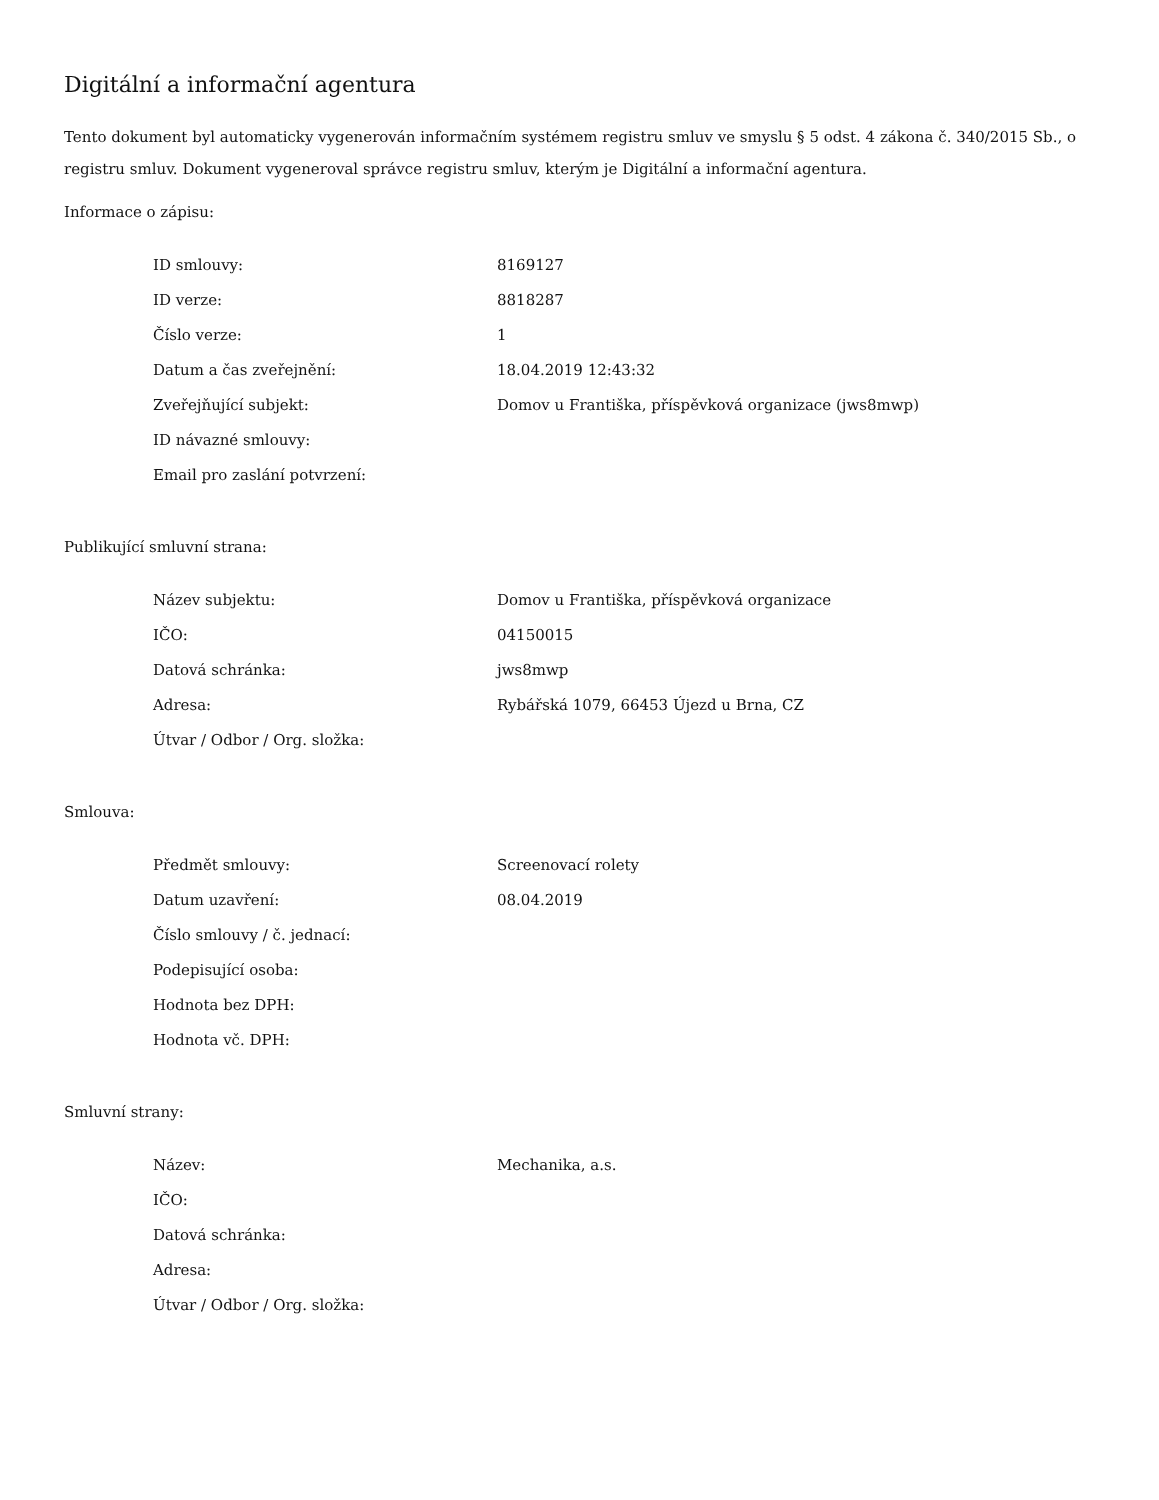Digitální a informační agentura
Tento dokument byl automaticky vygenerován informačním systémem registru smluv ve smyslu § 5 odst. 4 zákona č. 340/2015 Sb., o registru smluv. Dokument vygeneroval správce registru smluv, kterým je Digitální a informační agentura.
Informace o zápisu:
| ID smlouvy: | 8169127 |
| ID verze: | 8818287 |
| Číslo verze: | 1 |
| Datum a čas zveřejnění: | 18.04.2019 12:43:32 |
| Zveřejňující subjekt: | Domov u Františka, příspěvková organizace (jws8mwp) |
| ID návazné smlouvy: | |
| Email pro zaslání potvrzení: | |
Publikující smluvní strana:
| Název subjektu: | Domov u Františka, příspěvková organizace |
| IČO: | 04150015 |
| Datová schránka: | jws8mwp |
| Adresa: | Rybářská 1079, 66453 Újezd u Brna, CZ |
| Útvar / Odbor / Org. složka: | |
Smlouva:
| Předmět smlouvy: | Screenovací rolety |
| Datum uzavření: | 08.04.2019 |
| Číslo smlouvy / č. jednací: | |
| Podepisující osoba: | |
| Hodnota bez DPH: | |
| Hodnota vč. DPH: | |
Smluvní strany:
| Název: | Mechanika, a.s. |
| IČO: | |
| Datová schránka: | |
| Adresa: | |
| Útvar / Odbor / Org. složka: | |